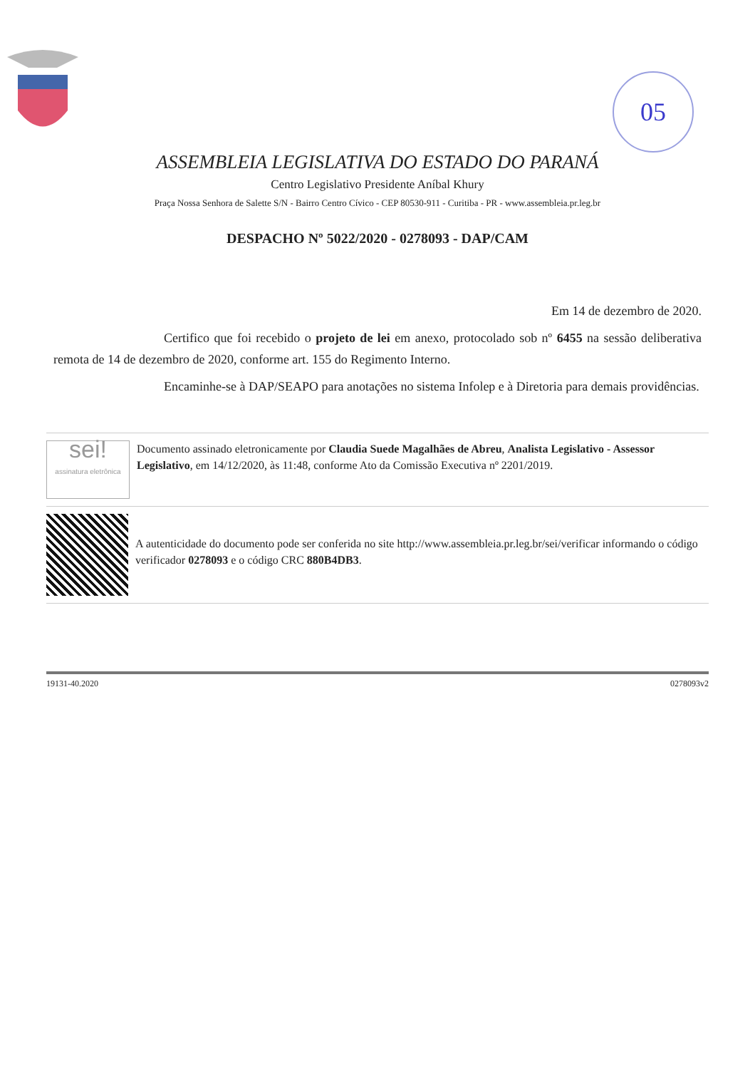05
ASSEMBLEIA LEGISLATIVA DO ESTADO DO PARANÁ
Centro Legislativo Presidente Aníbal Khury
Praça Nossa Senhora de Salette S/N - Bairro Centro Cívico - CEP 80530-911 - Curitiba - PR - www.assembleia.pr.leg.br
DESPACHO Nº 5022/2020 - 0278093 - DAP/CAM
Em 14 de dezembro de 2020.
Certifico que foi recebido o projeto de lei em anexo, protocolado sob nº 6455 na sessão deliberativa remota de 14 de dezembro de 2020, conforme art. 155 do Regimento Interno.
Encaminhe-se à DAP/SEAPO para anotações no sistema Infolep e à Diretoria para demais providências.
sei!
assinatura eletrônica
Documento assinado eletronicamente por Claudia Suede Magalhães de Abreu, Analista Legislativo - Assessor Legislativo, em 14/12/2020, às 11:48, conforme Ato da Comissão Executiva nº 2201/2019.
A autenticidade do documento pode ser conferida no site http://www.assembleia.pr.leg.br/sei/verificar informando o código verificador 0278093 e o código CRC 880B4DB3.
19131-40.2020 0278093v2